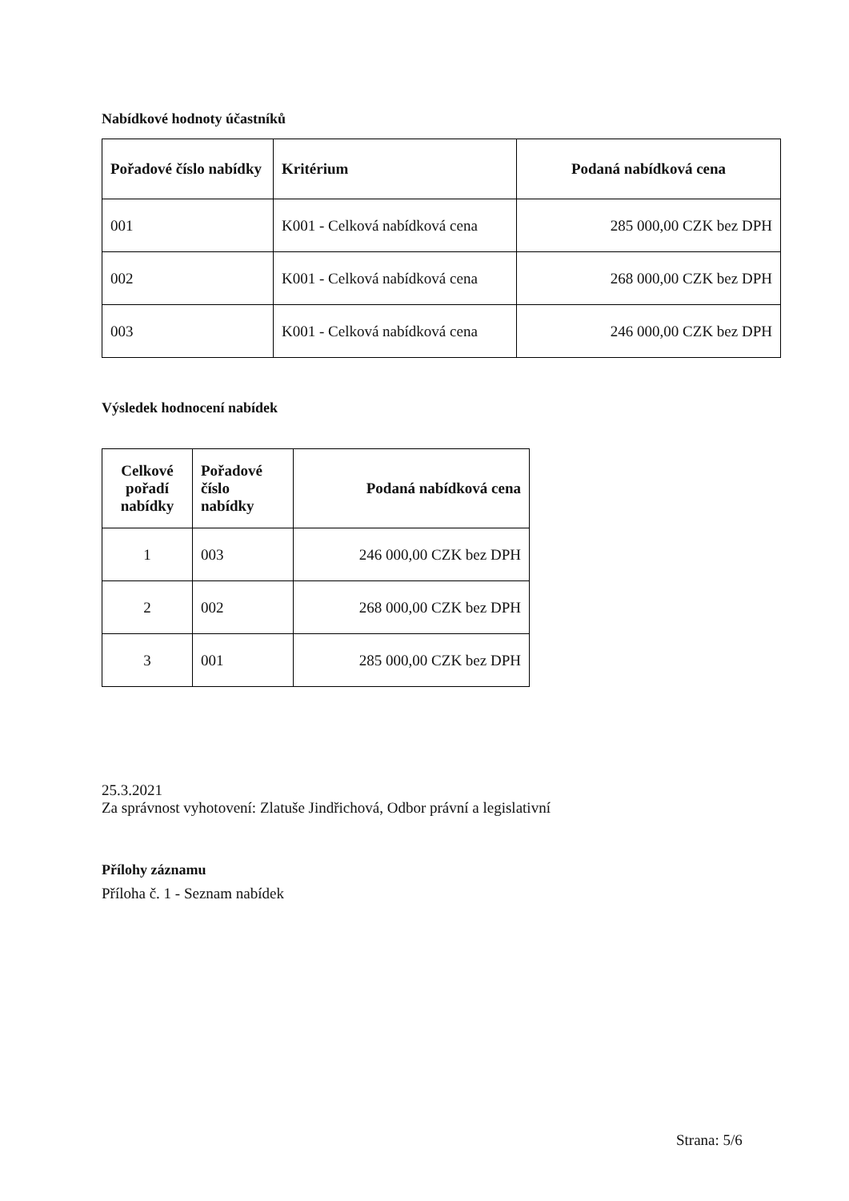Nabídkové hodnoty účastníků
| Pořadové číslo nabídky | Kritérium | Podaná nabídková cena |
| --- | --- | --- |
| 001 | K001 - Celková nabídková cena | 285 000,00 CZK bez DPH |
| 002 | K001 - Celková nabídková cena | 268 000,00 CZK bez DPH |
| 003 | K001 - Celková nabídková cena | 246 000,00 CZK bez DPH |
Výsledek hodnocení nabídek
| Celkové pořadí nabídky | Pořadové číslo nabídky | Podaná nabídková cena |
| --- | --- | --- |
| 1 | 003 | 246 000,00 CZK bez DPH |
| 2 | 002 | 268 000,00 CZK bez DPH |
| 3 | 001 | 285 000,00 CZK bez DPH |
25.3.2021
Za správnost vyhotovení: Zlatuše Jindřichová, Odbor právní a legislativní
Přílohy záznamu
Příloha č. 1 - Seznam nabídek
Strana: 5/6